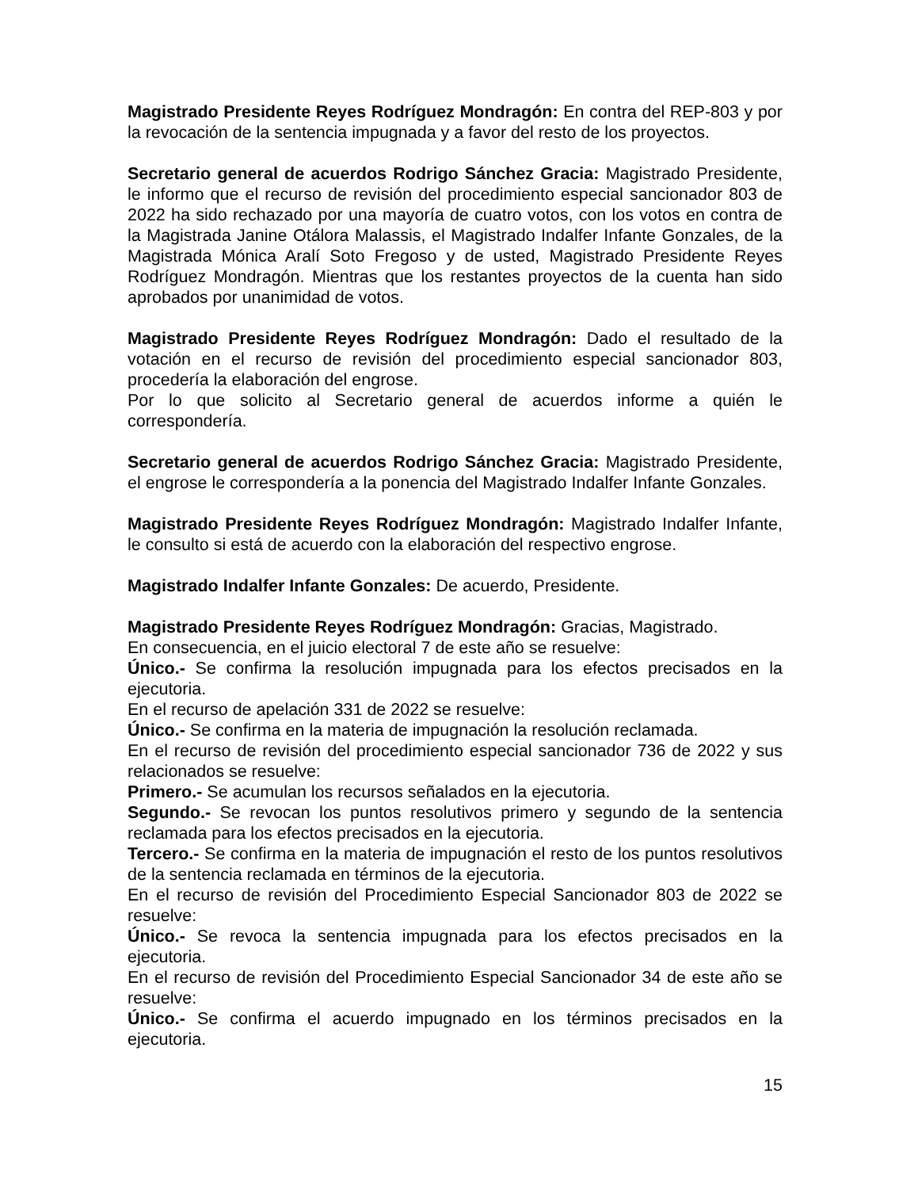Magistrado Presidente Reyes Rodríguez Mondragón: En contra del REP-803 y por la revocación de la sentencia impugnada y a favor del resto de los proyectos.
Secretario general de acuerdos Rodrigo Sánchez Gracia: Magistrado Presidente, le informo que el recurso de revisión del procedimiento especial sancionador 803 de 2022 ha sido rechazado por una mayoría de cuatro votos, con los votos en contra de la Magistrada Janine Otálora Malassis, el Magistrado Indalfer Infante Gonzales, de la Magistrada Mónica Aralí Soto Fregoso y de usted, Magistrado Presidente Reyes Rodríguez Mondragón. Mientras que los restantes proyectos de la cuenta han sido aprobados por unanimidad de votos.
Magistrado Presidente Reyes Rodríguez Mondragón: Dado el resultado de la votación en el recurso de revisión del procedimiento especial sancionador 803, procedería la elaboración del engrose.
Por lo que solicito al Secretario general de acuerdos informe a quién le correspondería.
Secretario general de acuerdos Rodrigo Sánchez Gracia: Magistrado Presidente, el engrose le correspondería a la ponencia del Magistrado Indalfer Infante Gonzales.
Magistrado Presidente Reyes Rodríguez Mondragón: Magistrado Indalfer Infante, le consulto si está de acuerdo con la elaboración del respectivo engrose.
Magistrado Indalfer Infante Gonzales: De acuerdo, Presidente.
Magistrado Presidente Reyes Rodríguez Mondragón: Gracias, Magistrado.
En consecuencia, en el juicio electoral 7 de este año se resuelve:
Único.- Se confirma la resolución impugnada para los efectos precisados en la ejecutoria.
En el recurso de apelación 331 de 2022 se resuelve:
Único.- Se confirma en la materia de impugnación la resolución reclamada.
En el recurso de revisión del procedimiento especial sancionador 736 de 2022 y sus relacionados se resuelve:
Primero.- Se acumulan los recursos señalados en la ejecutoria.
Segundo.- Se revocan los puntos resolutivos primero y segundo de la sentencia reclamada para los efectos precisados en la ejecutoria.
Tercero.- Se confirma en la materia de impugnación el resto de los puntos resolutivos de la sentencia reclamada en términos de la ejecutoria.
En el recurso de revisión del Procedimiento Especial Sancionador 803 de 2022 se resuelve:
Único.- Se revoca la sentencia impugnada para los efectos precisados en la ejecutoria.
En el recurso de revisión del Procedimiento Especial Sancionador 34 de este año se resuelve:
Único.- Se confirma el acuerdo impugnado en los términos precisados en la ejecutoria.
15